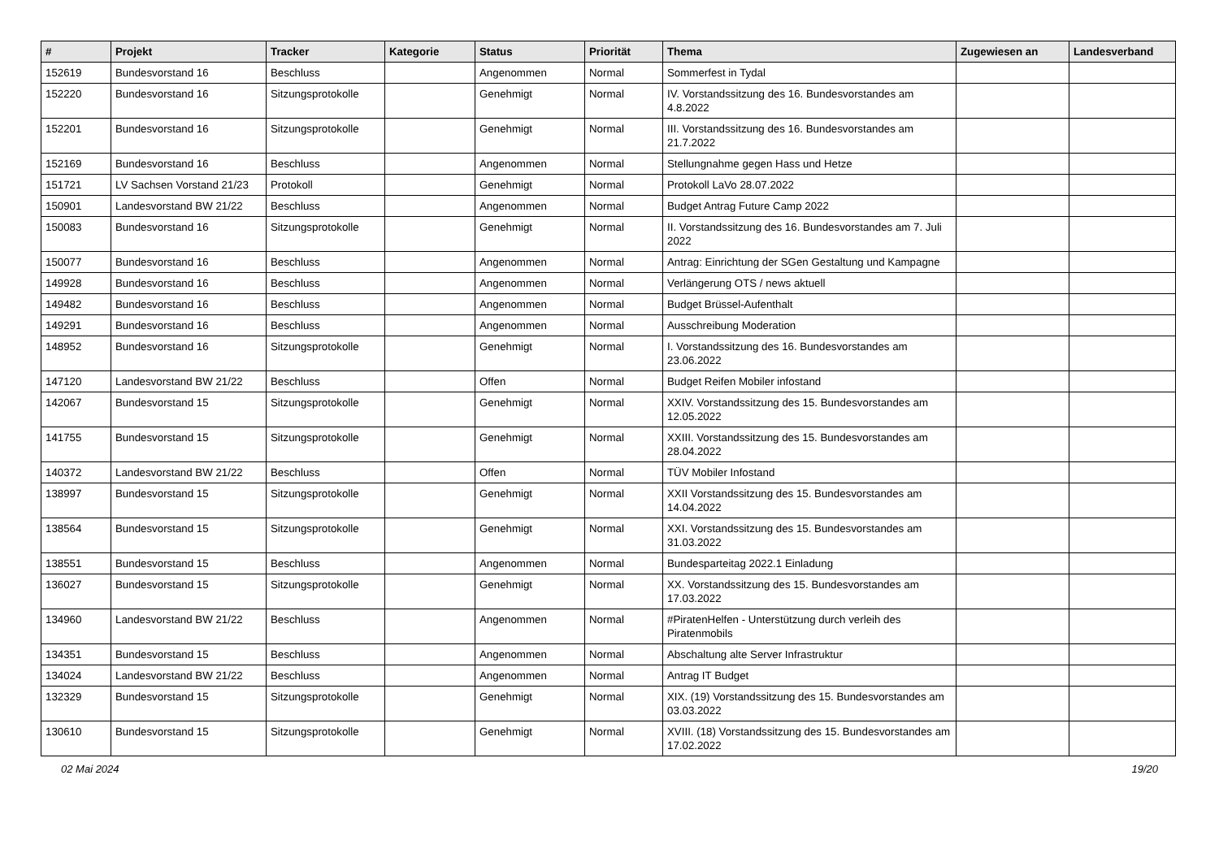| # | Projekt | Tracker | Kategorie | Status | Priorität | Thema | Zugewiesen an | Landesverband |
| --- | --- | --- | --- | --- | --- | --- | --- | --- |
| 152619 | Bundesvorstand 16 | Beschluss | | Angenommen | Normal | Sommerfest in Tydal | | |
| 152220 | Bundesvorstand 16 | Sitzungsprotokolle | | Genehmigt | Normal | IV. Vorstandssitzung des 16. Bundesvorstandes am 4.8.2022 | | |
| 152201 | Bundesvorstand 16 | Sitzungsprotokolle | | Genehmigt | Normal | III. Vorstandssitzung des 16. Bundesvorstandes am 21.7.2022 | | |
| 152169 | Bundesvorstand 16 | Beschluss | | Angenommen | Normal | Stellungnahme gegen Hass und Hetze | | |
| 151721 | LV Sachsen Vorstand 21/23 | Protokoll | | Genehmigt | Normal | Protokoll LaVo 28.07.2022 | | |
| 150901 | Landesvorstand BW 21/22 | Beschluss | | Angenommen | Normal | Budget Antrag Future Camp 2022 | | |
| 150083 | Bundesvorstand 16 | Sitzungsprotokolle | | Genehmigt | Normal | II. Vorstandssitzung des 16. Bundesvorstandes am 7. Juli 2022 | | |
| 150077 | Bundesvorstand 16 | Beschluss | | Angenommen | Normal | Antrag: Einrichtung der SGen Gestaltung und Kampagne | | |
| 149928 | Bundesvorstand 16 | Beschluss | | Angenommen | Normal | Verlängerung OTS / news aktuell | | |
| 149482 | Bundesvorstand 16 | Beschluss | | Angenommen | Normal | Budget Brüssel-Aufenthalt | | |
| 149291 | Bundesvorstand 16 | Beschluss | | Angenommen | Normal | Ausschreibung Moderation | | |
| 148952 | Bundesvorstand 16 | Sitzungsprotokolle | | Genehmigt | Normal | I. Vorstandssitzung des 16. Bundesvorstandes am 23.06.2022 | | |
| 147120 | Landesvorstand BW 21/22 | Beschluss | | Offen | Normal | Budget Reifen Mobiler infostand | | |
| 142067 | Bundesvorstand 15 | Sitzungsprotokolle | | Genehmigt | Normal | XXIV. Vorstandssitzung des 15. Bundesvorstandes am 12.05.2022 | | |
| 141755 | Bundesvorstand 15 | Sitzungsprotokolle | | Genehmigt | Normal | XXIII. Vorstandssitzung des 15. Bundesvorstandes am 28.04.2022 | | |
| 140372 | Landesvorstand BW 21/22 | Beschluss | | Offen | Normal | TÜV Mobiler Infostand | | |
| 138997 | Bundesvorstand 15 | Sitzungsprotokolle | | Genehmigt | Normal | XXII Vorstandssitzung des 15. Bundesvorstandes am 14.04.2022 | | |
| 138564 | Bundesvorstand 15 | Sitzungsprotokolle | | Genehmigt | Normal | XXI. Vorstandssitzung des 15. Bundesvorstandes am 31.03.2022 | | |
| 138551 | Bundesvorstand 15 | Beschluss | | Angenommen | Normal | Bundesparteitag 2022.1 Einladung | | |
| 136027 | Bundesvorstand 15 | Sitzungsprotokolle | | Genehmigt | Normal | XX. Vorstandssitzung des 15. Bundesvorstandes am 17.03.2022 | | |
| 134960 | Landesvorstand BW 21/22 | Beschluss | | Angenommen | Normal | #PiratenHelfen - Unterstützung durch verleih des Piratenmobils | | |
| 134351 | Bundesvorstand 15 | Beschluss | | Angenommen | Normal | Abschaltung alte Server Infrastruktur | | |
| 134024 | Landesvorstand BW 21/22 | Beschluss | | Angenommen | Normal | Antrag IT Budget | | |
| 132329 | Bundesvorstand 15 | Sitzungsprotokolle | | Genehmigt | Normal | XIX. (19) Vorstandssitzung des 15. Bundesvorstandes am 03.03.2022 | | |
| 130610 | Bundesvorstand 15 | Sitzungsprotokolle | | Genehmigt | Normal | XVIII. (18) Vorstandssitzung des 15. Bundesvorstandes am 17.02.2022 | | |
02 Mai 2024 19/20